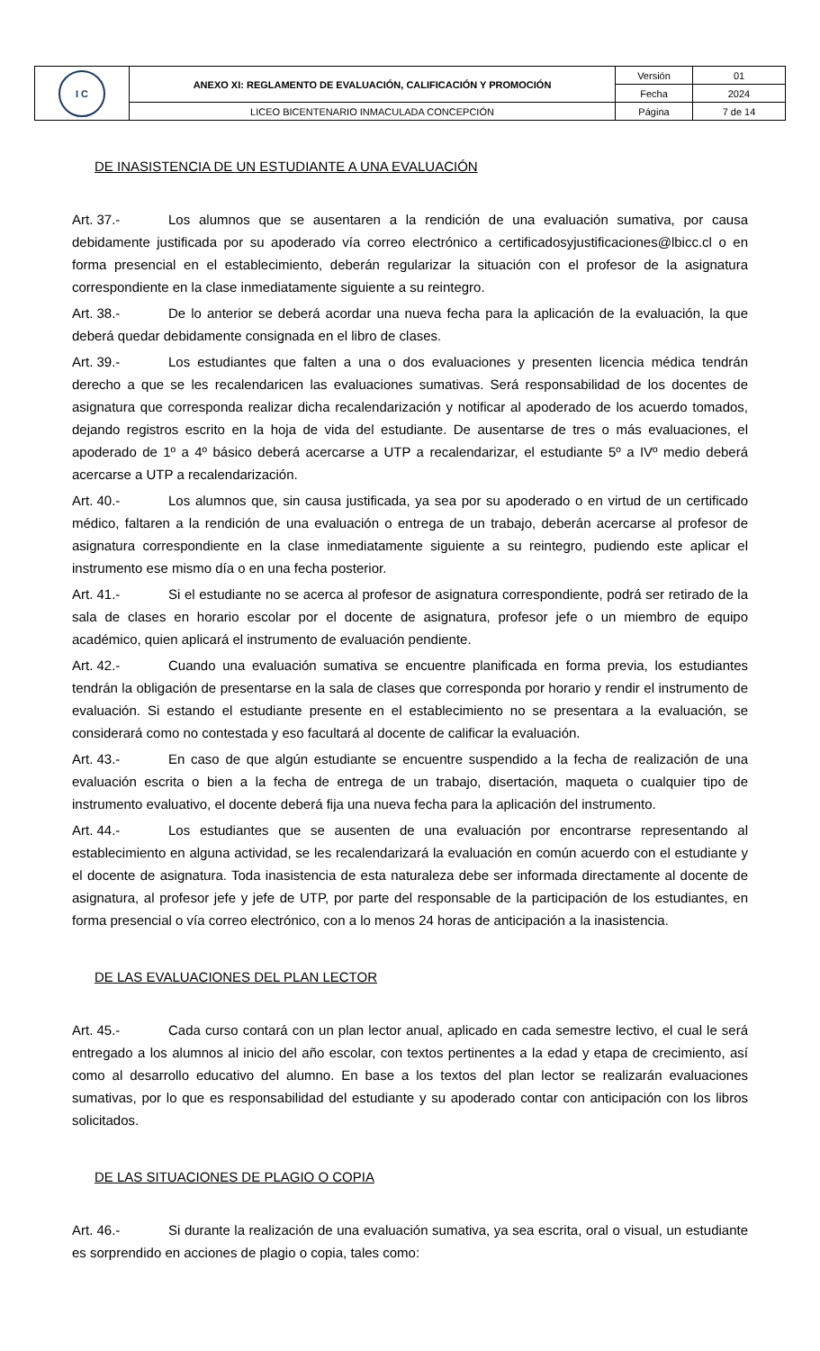| I C | ANEXO XI: REGLAMENTO DE EVALUACIÓN, CALIFICACIÓN Y PROMOCIÓN | Versión | 01 |
| | | Fecha | 2024 |
| | LICEO BICENTENARIO INMACULADA CONCEPCIÓN | Página | 7 de 14 |
DE INASISTENCIA DE UN ESTUDIANTE A UNA EVALUACIÓN
Art. 37.- Los alumnos que se ausentaren a la rendición de una evaluación sumativa, por causa debidamente justificada por su apoderado vía correo electrónico a certificadosyjustificaciones@lbicc.cl o en forma presencial en el establecimiento, deberán regularizar la situación con el profesor de la asignatura correspondiente en la clase inmediatamente siguiente a su reintegro.
Art. 38.- De lo anterior se deberá acordar una nueva fecha para la aplicación de la evaluación, la que deberá quedar debidamente consignada en el libro de clases.
Art. 39.- Los estudiantes que falten a una o dos evaluaciones y presenten licencia médica tendrán derecho a que se les recalendaricen las evaluaciones sumativas. Será responsabilidad de los docentes de asignatura que corresponda realizar dicha recalendarización y notificar al apoderado de los acuerdo tomados, dejando registros escrito en la hoja de vida del estudiante. De ausentarse de tres o más evaluaciones, el apoderado de 1º a 4º básico deberá acercarse a UTP a recalendarizar, el estudiante 5º a IVº medio deberá acercarse a UTP a recalendarización.
Art. 40.- Los alumnos que, sin causa justificada, ya sea por su apoderado o en virtud de un certificado médico, faltaren a la rendición de una evaluación o entrega de un trabajo, deberán acercarse al profesor de asignatura correspondiente en la clase inmediatamente siguiente a su reintegro, pudiendo este aplicar el instrumento ese mismo día o en una fecha posterior.
Art. 41.- Si el estudiante no se acerca al profesor de asignatura correspondiente, podrá ser retirado de la sala de clases en horario escolar por el docente de asignatura, profesor jefe o un miembro de equipo académico, quien aplicará el instrumento de evaluación pendiente.
Art. 42.- Cuando una evaluación sumativa se encuentre planificada en forma previa, los estudiantes tendrán la obligación de presentarse en la sala de clases que corresponda por horario y rendir el instrumento de evaluación. Si estando el estudiante presente en el establecimiento no se presentara a la evaluación, se considerará como no contestada y eso facultará al docente de calificar la evaluación.
Art. 43.- En caso de que algún estudiante se encuentre suspendido a la fecha de realización de una evaluación escrita o bien a la fecha de entrega de un trabajo, disertación, maqueta o cualquier tipo de instrumento evaluativo, el docente deberá fija una nueva fecha para la aplicación del instrumento.
Art. 44.- Los estudiantes que se ausenten de una evaluación por encontrarse representando al establecimiento en alguna actividad, se les recalendarizará la evaluación en común acuerdo con el estudiante y el docente de asignatura. Toda inasistencia de esta naturaleza debe ser informada directamente al docente de asignatura, al profesor jefe y jefe de UTP, por parte del responsable de la participación de los estudiantes, en forma presencial o vía correo electrónico, con a lo menos 24 horas de anticipación a la inasistencia.
DE LAS EVALUACIONES DEL PLAN LECTOR
Art. 45.- Cada curso contará con un plan lector anual, aplicado en cada semestre lectivo, el cual le será entregado a los alumnos al inicio del año escolar, con textos pertinentes a la edad y etapa de crecimiento, así como al desarrollo educativo del alumno. En base a los textos del plan lector se realizarán evaluaciones sumativas, por lo que es responsabilidad del estudiante y su apoderado contar con anticipación con los libros solicitados.
DE LAS SITUACIONES DE PLAGIO O COPIA
Art. 46.- Si durante la realización de una evaluación sumativa, ya sea escrita, oral o visual, un estudiante es sorprendido en acciones de plagio o copia, tales como: